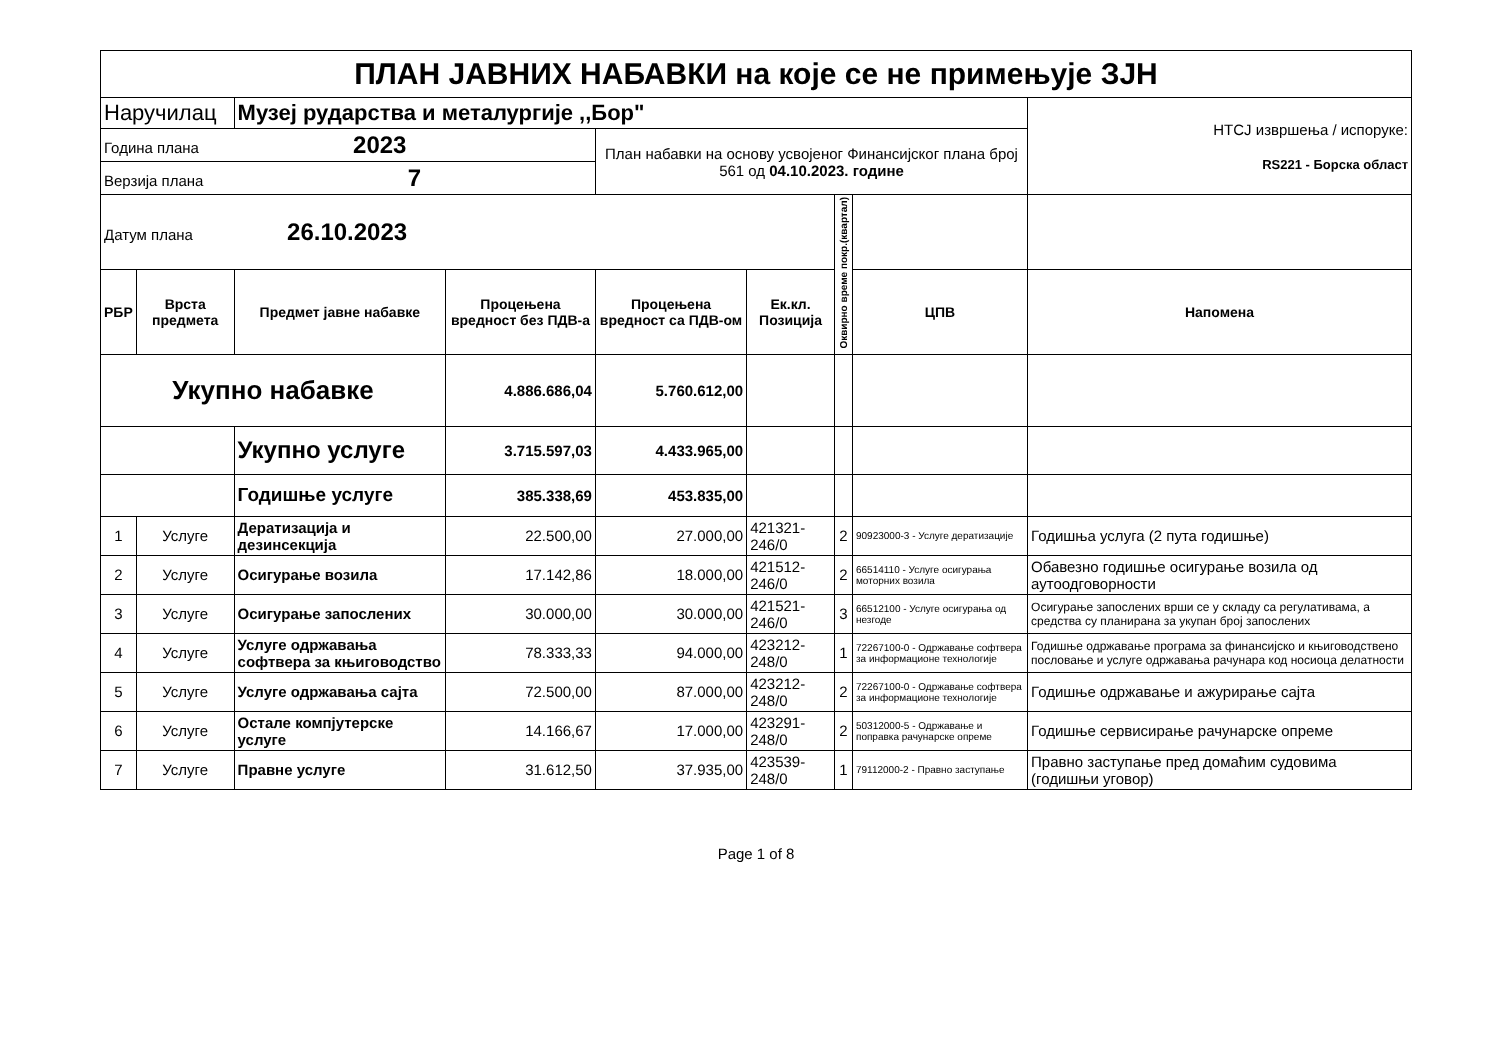| ПЛАН ЈАВНИХ НАБАВКИ на које се не примењује ЗЈН | | | | | | | | |
| Наручилац | | Музеј рударства и металургије ,,Бор" | | | | | | НТСЈ извршења / испоруке: RS221 - Борска област |
| Година плана 2023 | | | | План набавки на основу усвојеног Финансијског плана број 561 од 04.10.2023. године | | | | |
| Верзија плана 7 | | | | | | | | |
| Датум плана 26.10.2023 | | | | | | Оквирно време покр.(квартал) | | |
| РБР | Врста предмета | Предмет јавне набавке | Процењена вредност без ПДВ-а | Процењена вредност са ПДВ-ом | Ек.кл. Позиција | | ЦПВ | Напомена |
| Укупно набавке | | | 4.886.686,04 | 5.760.612,00 | | | | |
| | | Укупно услуге | 3.715.597,03 | 4.433.965,00 | | | | |
| | | Годишње услуге | 385.338,69 | 453.835,00 | | | | |
| 1 | Услуге | Дератизација и дезинсекција | 22.500,00 | 27.000,00 | 421321-246/0 | 2 | 90923000-3 - Услуге дератизације | Годишња услуга (2 пута годишње) |
| 2 | Услуге | Осигурање возила | 17.142,86 | 18.000,00 | 421512-246/0 | 2 | 66514110 - Услуге осигурања моторних возила | Обавезно годишње осигурање возила од аутоодговорности |
| 3 | Услуге | Осигурање запослених | 30.000,00 | 30.000,00 | 421521-246/0 | 3 | 66512100 - Услуге осигурања од незгоде | Осигурање запослених врши се у складу са регулативама, а средства су планирана за укупан број запослених |
| 4 | Услуге | Услуге одржавања софтвера за књиговодство | 78.333,33 | 94.000,00 | 423212-248/0 | 1 | 72267100-0 - Одржавање софтвера за информационе технологије | Годишње одржавање програма за финансијско и књиговодствено пословање и услуге одржавања рачунара код носиоца делатности |
| 5 | Услуге | Услуге одржавања сајта | 72.500,00 | 87.000,00 | 423212-248/0 | 2 | 72267100-0 - Одржавање софтвера за информационе технологије | Годишње одржавање и ажурирање сајта |
| 6 | Услуге | Остале компјутерске услуге | 14.166,67 | 17.000,00 | 423291-248/0 | 2 | 50312000-5 - Одржавање и поправка рачунарске опреме | Годишње сервисирање рачунарске опреме |
| 7 | Услуге | Правне услуге | 31.612,50 | 37.935,00 | 423539-248/0 | 1 | 79112000-2 - Правно заступање | Правно заступање пред домаћим судовима (годишњи уговор) |
Page 1 of 8